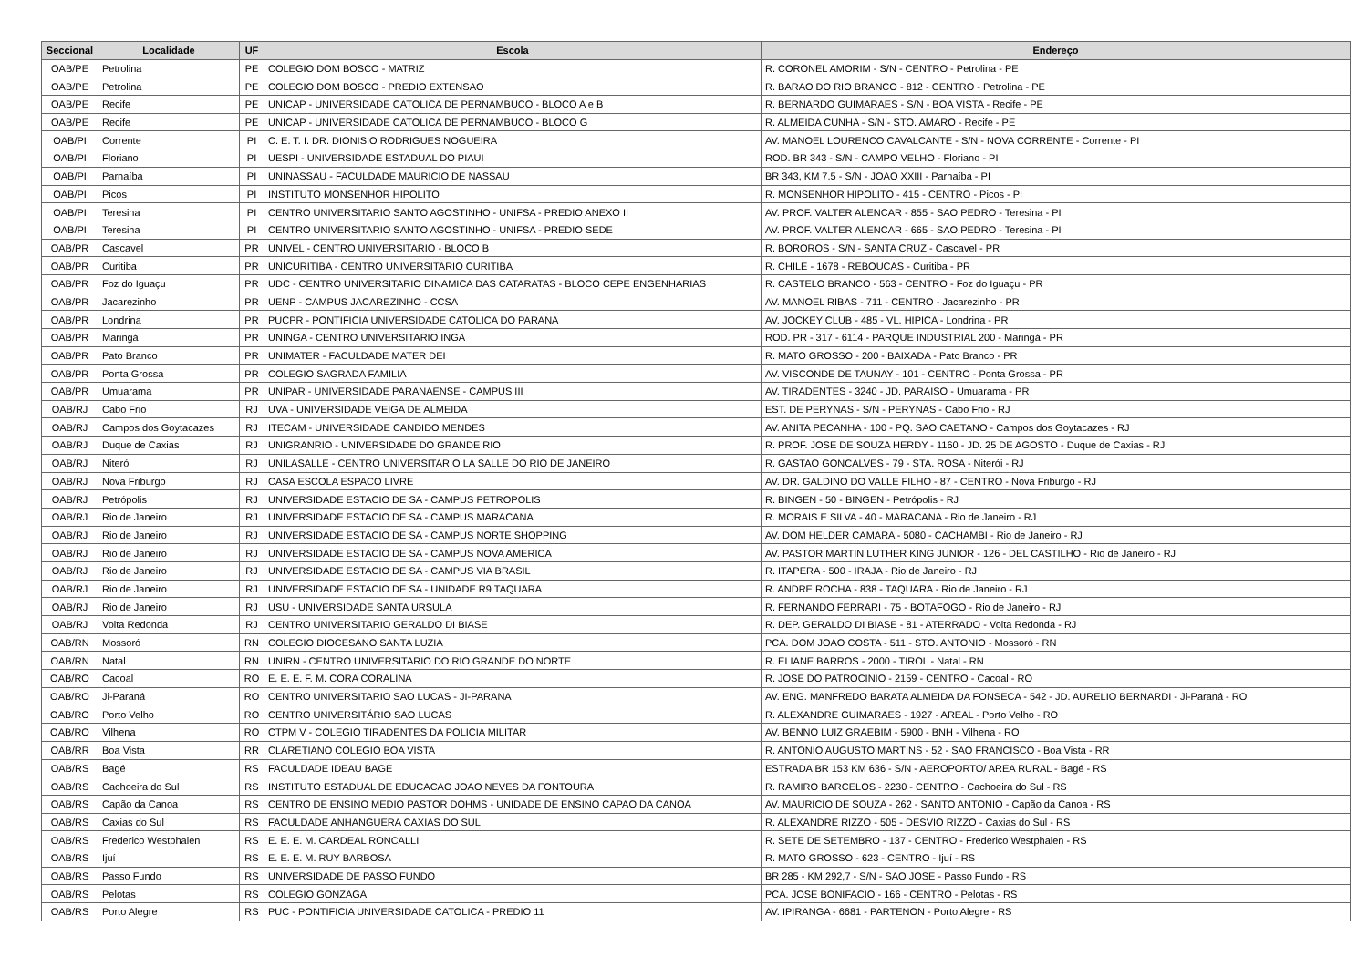| Seccional | Localidade | UF | Escola | Endereço |
| --- | --- | --- | --- | --- |
| OAB/PE | Petrolina | PE | COLEGIO DOM BOSCO - MATRIZ | R. CORONEL AMORIM - S/N - CENTRO - Petrolina - PE |
| OAB/PE | Petrolina | PE | COLEGIO DOM BOSCO - PREDIO EXTENSAO | R. BARAO DO RIO BRANCO - 812 - CENTRO - Petrolina - PE |
| OAB/PE | Recife | PE | UNICAP - UNIVERSIDADE CATOLICA DE PERNAMBUCO - BLOCO A e B | R. BERNARDO GUIMARAES - S/N - BOA VISTA - Recife - PE |
| OAB/PE | Recife | PE | UNICAP - UNIVERSIDADE CATOLICA DE PERNAMBUCO - BLOCO G | R. ALMEIDA CUNHA - S/N - STO. AMARO - Recife - PE |
| OAB/PI | Corrente | PI | C. E. T. I. DR. DIONISIO RODRIGUES NOGUEIRA | AV. MANOEL LOURENCO CAVALCANTE - S/N - NOVA CORRENTE - Corrente - PI |
| OAB/PI | Floriano | PI | UESPI - UNIVERSIDADE ESTADUAL DO PIAUI | ROD. BR 343 - S/N - CAMPO VELHO - Floriano - PI |
| OAB/PI | Parnaíba | PI | UNINASSAU - FACULDADE MAURICIO DE NASSAU | BR 343, KM 7.5 - S/N - JOAO XXIII - Parnaíba - PI |
| OAB/PI | Picos | PI | INSTITUTO MONSENHOR HIPOLITO | R. MONSENHOR HIPOLITO - 415 - CENTRO - Picos - PI |
| OAB/PI | Teresina | PI | CENTRO UNIVERSITARIO SANTO AGOSTINHO - UNIFSA - PREDIO ANEXO II | AV. PROF. VALTER ALENCAR - 855 - SAO PEDRO - Teresina - PI |
| OAB/PI | Teresina | PI | CENTRO UNIVERSITARIO SANTO AGOSTINHO - UNIFSA - PREDIO SEDE | AV. PROF. VALTER ALENCAR - 665 - SAO PEDRO - Teresina - PI |
| OAB/PR | Cascavel | PR | UNIVEL - CENTRO UNIVERSITARIO - BLOCO B | R. BOROROS - S/N - SANTA CRUZ - Cascavel - PR |
| OAB/PR | Curitiba | PR | UNICURITIBA - CENTRO UNIVERSITARIO CURITIBA | R. CHILE - 1678 - REBOUCAS - Curitiba - PR |
| OAB/PR | Foz do Iguaçu | PR | UDC - CENTRO UNIVERSITARIO DINAMICA DAS CATARATAS - BLOCO CEPE ENGENHARIAS | R. CASTELO BRANCO - 563 - CENTRO - Foz do Iguaçu - PR |
| OAB/PR | Jacarezinho | PR | UENP - CAMPUS JACAREZINHO - CCSA | AV. MANOEL RIBAS - 711 - CENTRO - Jacarezinho - PR |
| OAB/PR | Londrina | PR | PUCPR - PONTIFICIA UNIVERSIDADE CATOLICA DO PARANA | AV. JOCKEY CLUB - 485 - VL. HIPICA - Londrina - PR |
| OAB/PR | Maringá | PR | UNINGA - CENTRO UNIVERSITARIO INGA | ROD. PR - 317 - 6114 - PARQUE INDUSTRIAL 200 - Maringá - PR |
| OAB/PR | Pato Branco | PR | UNIMATER - FACULDADE MATER DEI | R. MATO GROSSO - 200 - BAIXADA - Pato Branco - PR |
| OAB/PR | Ponta Grossa | PR | COLEGIO SAGRADA FAMILIA | AV. VISCONDE DE TAUNAY - 101 - CENTRO - Ponta Grossa - PR |
| OAB/PR | Umuarama | PR | UNIPAR - UNIVERSIDADE PARANAENSE - CAMPUS III | AV. TIRADENTES - 3240 - JD. PARAISO - Umuarama - PR |
| OAB/RJ | Cabo Frio | RJ | UVA - UNIVERSIDADE VEIGA DE ALMEIDA | EST. DE PERYNAS - S/N - PERYNAS - Cabo Frio - RJ |
| OAB/RJ | Campos dos Goytacazes | RJ | ITECAM - UNIVERSIDADE CANDIDO MENDES | AV. ANITA PECANHA - 100 - PQ. SAO CAETANO - Campos dos Goytacazes - RJ |
| OAB/RJ | Duque de Caxias | RJ | UNIGRANRIO - UNIVERSIDADE DO GRANDE RIO | R. PROF. JOSE DE SOUZA HERDY - 1160 - JD. 25 DE AGOSTO - Duque de Caxias - RJ |
| OAB/RJ | Niterói | RJ | UNILASALLE - CENTRO UNIVERSITARIO LA SALLE DO RIO DE JANEIRO | R. GASTAO GONCALVES - 79 - STA. ROSA - Niterói - RJ |
| OAB/RJ | Nova Friburgo | RJ | CASA ESCOLA ESPACO LIVRE | AV. DR. GALDINO DO VALLE FILHO - 87 - CENTRO - Nova Friburgo - RJ |
| OAB/RJ | Petrópolis | RJ | UNIVERSIDADE ESTACIO DE SA - CAMPUS PETROPOLIS | R. BINGEN - 50 - BINGEN - Petrópolis - RJ |
| OAB/RJ | Rio de Janeiro | RJ | UNIVERSIDADE ESTACIO DE SA - CAMPUS MARACANA | R. MORAIS E SILVA - 40 - MARACANA - Rio de Janeiro - RJ |
| OAB/RJ | Rio de Janeiro | RJ | UNIVERSIDADE ESTACIO DE SA - CAMPUS NORTE SHOPPING | AV. DOM HELDER CAMARA - 5080 - CACHAMBI - Rio de Janeiro - RJ |
| OAB/RJ | Rio de Janeiro | RJ | UNIVERSIDADE ESTACIO DE SA - CAMPUS NOVA AMERICA | AV. PASTOR MARTIN LUTHER KING JUNIOR - 126 - DEL CASTILHO - Rio de Janeiro - RJ |
| OAB/RJ | Rio de Janeiro | RJ | UNIVERSIDADE ESTACIO DE SA - CAMPUS VIA BRASIL | R. ITAPERA - 500 - IRAJA - Rio de Janeiro - RJ |
| OAB/RJ | Rio de Janeiro | RJ | UNIVERSIDADE ESTACIO DE SA - UNIDADE R9 TAQUARA | R. ANDRE ROCHA - 838 - TAQUARA - Rio de Janeiro - RJ |
| OAB/RJ | Rio de Janeiro | RJ | USU - UNIVERSIDADE SANTA URSULA | R. FERNANDO FERRARI - 75 - BOTAFOGO - Rio de Janeiro - RJ |
| OAB/RJ | Volta Redonda | RJ | CENTRO UNIVERSITARIO GERALDO DI BIASE | R. DEP. GERALDO DI BIASE - 81 - ATERRADO - Volta Redonda - RJ |
| OAB/RN | Mossoró | RN | COLEGIO DIOCESANO SANTA LUZIA | PCA. DOM JOAO COSTA - 511 - STO. ANTONIO - Mossoró - RN |
| OAB/RN | Natal | RN | UNIRN - CENTRO UNIVERSITARIO DO RIO GRANDE DO NORTE | R. ELIANE BARROS - 2000 - TIROL - Natal - RN |
| OAB/RO | Cacoal | RO | E. E. E. F. M. CORA CORALINA | R. JOSE DO PATROCINIO - 2159 - CENTRO - Cacoal - RO |
| OAB/RO | Ji-Paraná | RO | CENTRO UNIVERSITARIO SAO LUCAS - JI-PARANA | AV. ENG. MANFREDO BARATA ALMEIDA DA FONSECA - 542 - JD. AURELIO BERNARDI - Ji-Paraná - RO |
| OAB/RO | Porto Velho | RO | CENTRO UNIVERSITÁRIO SAO LUCAS | R. ALEXANDRE GUIMARAES - 1927 - AREAL - Porto Velho - RO |
| OAB/RO | Vilhena | RO | CTPM V - COLEGIO TIRADENTES DA POLICIA MILITAR | AV. BENNO LUIZ GRAEBIM - 5900 - BNH - Vilhena - RO |
| OAB/RR | Boa Vista | RR | CLARETIANO COLEGIO BOA VISTA | R. ANTONIO AUGUSTO MARTINS - 52 - SAO FRANCISCO - Boa Vista - RR |
| OAB/RS | Bagé | RS | FACULDADE IDEAU BAGE | ESTRADA BR 153 KM 636 - S/N - AEROPORTO/ AREA RURAL - Bagé - RS |
| OAB/RS | Cachoeira do Sul | RS | INSTITUTO ESTADUAL DE EDUCACAO JOAO NEVES DA FONTOURA | R. RAMIRO BARCELOS - 2230 - CENTRO - Cachoeira do Sul - RS |
| OAB/RS | Capão da Canoa | RS | CENTRO DE ENSINO MEDIO PASTOR DOHMS - UNIDADE DE ENSINO CAPAO DA CANOA | AV. MAURICIO DE SOUZA - 262 - SANTO ANTONIO - Capão da Canoa - RS |
| OAB/RS | Caxias do Sul | RS | FACULDADE ANHANGUERA CAXIAS DO SUL | R. ALEXANDRE RIZZO - 505 - DESVIO RIZZO - Caxias do Sul - RS |
| OAB/RS | Frederico Westphalen | RS | E. E. E. M. CARDEAL RONCALLI | R. SETE DE SETEMBRO - 137 - CENTRO - Frederico Westphalen - RS |
| OAB/RS | Ijuí | RS | E. E. E. M. RUY BARBOSA | R. MATO GROSSO - 623 - CENTRO - Ijuí - RS |
| OAB/RS | Passo Fundo | RS | UNIVERSIDADE DE PASSO FUNDO | BR 285 - KM 292,7 - S/N - SAO JOSE - Passo Fundo - RS |
| OAB/RS | Pelotas | RS | COLEGIO GONZAGA | PCA. JOSE BONIFACIO - 166 - CENTRO - Pelotas - RS |
| OAB/RS | Porto Alegre | RS | PUC - PONTIFICIA UNIVERSIDADE CATOLICA - PREDIO 11 | AV. IPIRANGA - 6681 - PARTENON - Porto Alegre - RS |